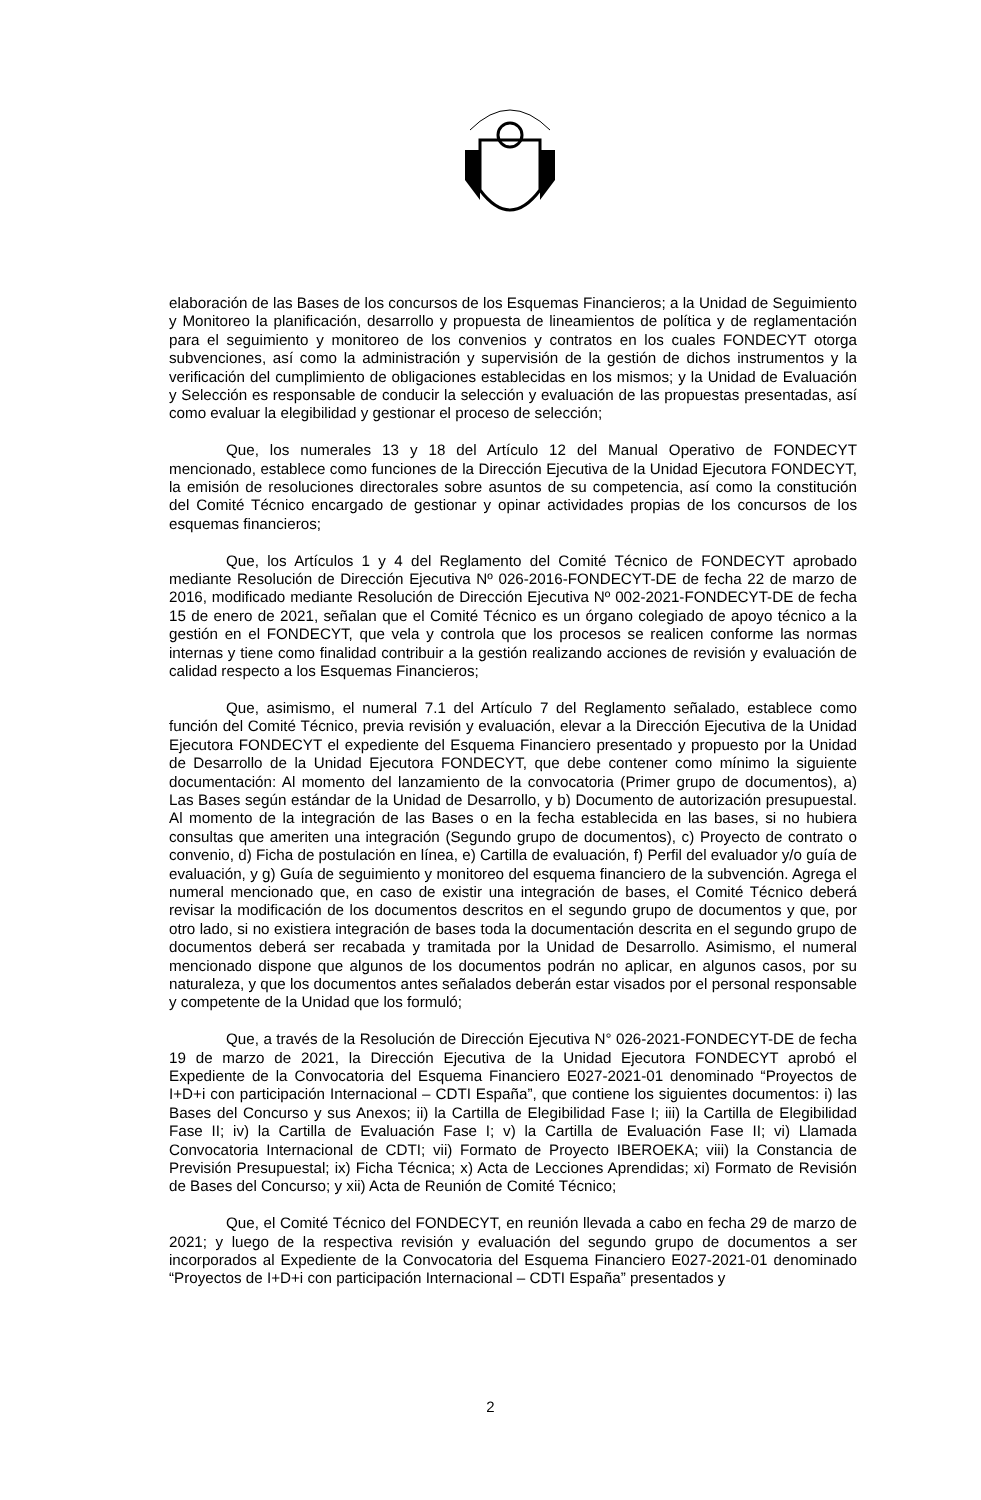elaboración de las Bases de los concursos de los Esquemas Financieros; a la Unidad de Seguimiento y Monitoreo la planificación, desarrollo y propuesta de lineamientos de política y de reglamentación para el seguimiento y monitoreo de los convenios y contratos en los cuales FONDECYT otorga subvenciones, así como la administración y supervisión de la gestión de dichos instrumentos y la verificación del cumplimiento de obligaciones establecidas en los mismos; y la Unidad de Evaluación y Selección es responsable de conducir la selección y evaluación de las propuestas presentadas, así como evaluar la elegibilidad y gestionar el proceso de selección;
Que, los numerales 13 y 18 del Artículo 12 del Manual Operativo de FONDECYT mencionado, establece como funciones de la Dirección Ejecutiva de la Unidad Ejecutora FONDECYT, la emisión de resoluciones directorales sobre asuntos de su competencia, así como la constitución del Comité Técnico encargado de gestionar y opinar actividades propias de los concursos de los esquemas financieros;
Que, los Artículos 1 y 4 del Reglamento del Comité Técnico de FONDECYT aprobado mediante Resolución de Dirección Ejecutiva Nº 026-2016-FONDECYT-DE de fecha 22 de marzo de 2016, modificado mediante Resolución de Dirección Ejecutiva Nº 002-2021-FONDECYT-DE de fecha 15 de enero de 2021, señalan que el Comité Técnico es un órgano colegiado de apoyo técnico a la gestión en el FONDECYT, que vela y controla que los procesos se realicen conforme las normas internas y tiene como finalidad contribuir a la gestión realizando acciones de revisión y evaluación de calidad respecto a los Esquemas Financieros;
Que, asimismo, el numeral 7.1 del Artículo 7 del Reglamento señalado, establece como función del Comité Técnico, previa revisión y evaluación, elevar a la Dirección Ejecutiva de la Unidad Ejecutora FONDECYT el expediente del Esquema Financiero presentado y propuesto por la Unidad de Desarrollo de la Unidad Ejecutora FONDECYT, que debe contener como mínimo la siguiente documentación: Al momento del lanzamiento de la convocatoria (Primer grupo de documentos), a) Las Bases según estándar de la Unidad de Desarrollo, y b) Documento de autorización presupuestal. Al momento de la integración de las Bases o en la fecha establecida en las bases, si no hubiera consultas que ameriten una integración (Segundo grupo de documentos), c) Proyecto de contrato o convenio, d) Ficha de postulación en línea, e) Cartilla de evaluación, f) Perfil del evaluador y/o guía de evaluación, y g) Guía de seguimiento y monitoreo del esquema financiero de la subvención. Agrega el numeral mencionado que, en caso de existir una integración de bases, el Comité Técnico deberá revisar la modificación de los documentos descritos en el segundo grupo de documentos y que, por otro lado, si no existiera integración de bases toda la documentación descrita en el segundo grupo de documentos deberá ser recabada y tramitada por la Unidad de Desarrollo. Asimismo, el numeral mencionado dispone que algunos de los documentos podrán no aplicar, en algunos casos, por su naturaleza, y que los documentos antes señalados deberán estar visados por el personal responsable y competente de la Unidad que los formuló;
Que, a través de la Resolución de Dirección Ejecutiva N° 026-2021-FONDECYT-DE de fecha 19 de marzo de 2021, la Dirección Ejecutiva de la Unidad Ejecutora FONDECYT aprobó el Expediente de la Convocatoria del Esquema Financiero E027-2021-01 denominado “Proyectos de I+D+i con participación Internacional – CDTI España”, que contiene los siguientes documentos: i) las Bases del Concurso y sus Anexos; ii) la Cartilla de Elegibilidad Fase I; iii) la Cartilla de Elegibilidad Fase II; iv) la Cartilla de Evaluación Fase I; v) la Cartilla de Evaluación Fase II; vi) Llamada Convocatoria Internacional de CDTI; vii) Formato de Proyecto IBEROEKA; viii) la Constancia de Previsión Presupuestal; ix) Ficha Técnica; x) Acta de Lecciones Aprendidas; xi) Formato de Revisión de Bases del Concurso; y xii) Acta de Reunión de Comité Técnico;
Que, el Comité Técnico del FONDECYT, en reunión llevada a cabo en fecha 29 de marzo de 2021; y luego de la respectiva revisión y evaluación del segundo grupo de documentos a ser incorporados al Expediente de la Convocatoria del Esquema Financiero E027-2021-01 denominado “Proyectos de I+D+i con participación Internacional – CDTI España” presentados y
2